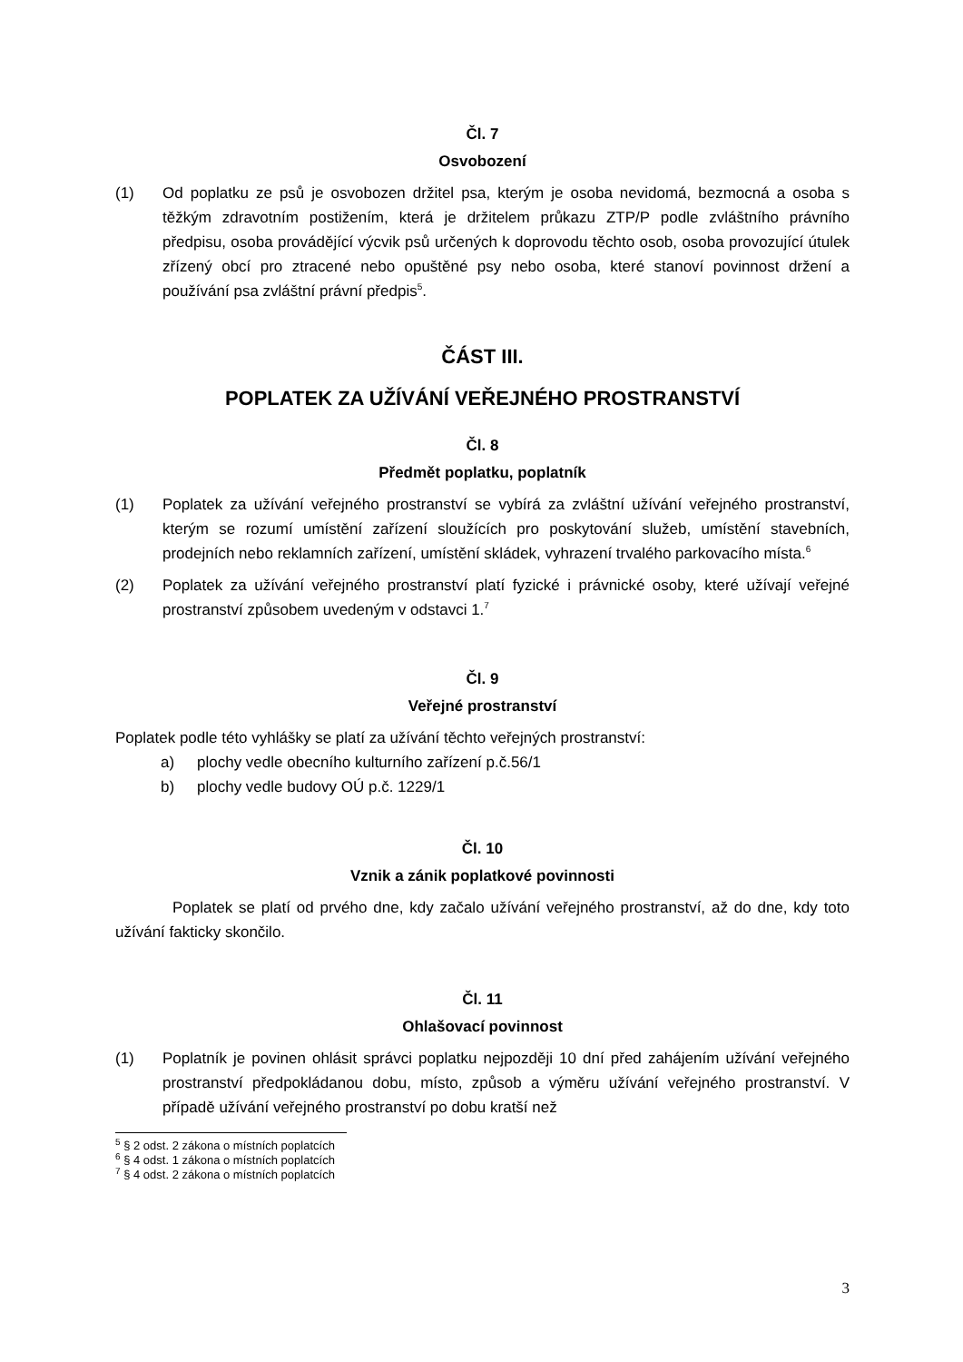Čl. 7
Osvobození
(1) Od poplatku ze psů je osvobozen držitel psa, kterým je osoba nevidomá, bezmocná a osoba s těžkým zdravotním postižením, která je držitelem průkazu ZTP/P podle zvláštního právního předpisu, osoba provádějící výcvik psů určených k doprovodu těchto osob, osoba provozující útulek zřízený obcí pro ztracené nebo opuštěné psy nebo osoba, které stanoví povinnost držení a používání psa zvláštní právní předpis<sup>5</sup>.
ČÁST III.
POPLATEK ZA UŽÍVÁNÍ VEŘEJNÉHO PROSTRANSTVÍ
Čl. 8
Předmět poplatku, poplatník
(1) Poplatek za užívání veřejného prostranství se vybírá za zvláštní užívání veřejného prostranství, kterým se rozumí umístění zařízení sloužících pro poskytování služeb, umístění stavebních, prodejních nebo reklamních zařízení, umístění skládek, vyhrazení trvalého parkovacího místa.<sup>6</sup>
(2) Poplatek za užívání veřejného prostranství platí fyzické i právnické osoby, které užívají veřejné prostranství způsobem uvedeným v odstavci 1.<sup>7</sup>
Čl. 9
Veřejné prostranství
Poplatek podle této vyhlášky se platí za užívání těchto veřejných prostranství:
a) plochy vedle obecního kulturního zařízení p.č.56/1
b) plochy vedle budovy OÚ p.č. 1229/1
Čl. 10
Vznik a zánik poplatkové povinnosti
Poplatek se platí od prvého dne, kdy začalo užívání veřejného prostranství, až do dne, kdy toto užívání fakticky skončilo.
Čl. 11
Ohlašovací povinnost
(1) Poplatník je povinen ohlásit správci poplatku nejpozději 10 dní před zahájením užívání veřejného prostranství předpokládanou dobu, místo, způsob a výměru užívání veřejného prostranství. V případě užívání veřejného prostranství po dobu kratší než
<sup>5</sup> § 2 odst. 2 zákona o místních poplatcích
<sup>6</sup> § 4 odst. 1 zákona o místních poplatcích
<sup>7</sup> § 4 odst. 2 zákona o místních poplatcích
3